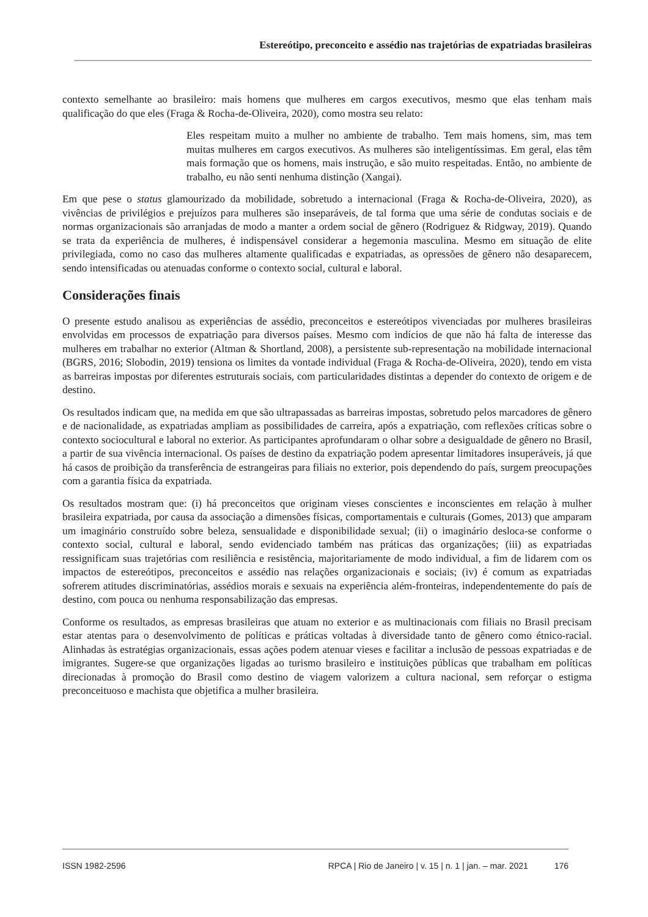Estereótipo, preconceito e assédio nas trajetórias de expatriadas brasileiras
contexto semelhante ao brasileiro: mais homens que mulheres em cargos executivos, mesmo que elas tenham mais qualificação do que eles (Fraga & Rocha-de-Oliveira, 2020), como mostra seu relato:
Eles respeitam muito a mulher no ambiente de trabalho. Tem mais homens, sim, mas tem muitas mulheres em cargos executivos. As mulheres são inteligentíssimas. Em geral, elas têm mais formação que os homens, mais instrução, e são muito respeitadas. Então, no ambiente de trabalho, eu não senti nenhuma distinção (Xangai).
Em que pese o status glamourizado da mobilidade, sobretudo a internacional (Fraga & Rocha-de-Oliveira, 2020), as vivências de privilégios e prejuízos para mulheres são inseparáveis, de tal forma que uma série de condutas sociais e de normas organizacionais são arranjadas de modo a manter a ordem social de gênero (Rodriguez & Ridgway, 2019). Quando se trata da experiência de mulheres, é indispensável considerar a hegemonia masculina. Mesmo em situação de elite privilegiada, como no caso das mulheres altamente qualificadas e expatriadas, as opressões de gênero não desaparecem, sendo intensificadas ou atenuadas conforme o contexto social, cultural e laboral.
Considerações finais
O presente estudo analisou as experiências de assédio, preconceitos e estereótipos vivenciadas por mulheres brasileiras envolvidas em processos de expatriação para diversos países. Mesmo com indícios de que não há falta de interesse das mulheres em trabalhar no exterior (Altman & Shortland, 2008), a persistente sub-representação na mobilidade internacional (BGRS, 2016; Slobodin, 2019) tensiona os limites da vontade individual (Fraga & Rocha-de-Oliveira, 2020), tendo em vista as barreiras impostas por diferentes estruturais sociais, com particularidades distintas a depender do contexto de origem e de destino.
Os resultados indicam que, na medida em que são ultrapassadas as barreiras impostas, sobretudo pelos marcadores de gênero e de nacionalidade, as expatriadas ampliam as possibilidades de carreira, após a expatriação, com reflexões críticas sobre o contexto sociocultural e laboral no exterior. As participantes aprofundaram o olhar sobre a desigualdade de gênero no Brasil, a partir de sua vivência internacional. Os países de destino da expatriação podem apresentar limitadores insuperáveis, já que há casos de proibição da transferência de estrangeiras para filiais no exterior, pois dependendo do país, surgem preocupações com a garantia física da expatriada.
Os resultados mostram que: (i) há preconceitos que originam vieses conscientes e inconscientes em relação à mulher brasileira expatriada, por causa da associação a dimensões físicas, comportamentais e culturais (Gomes, 2013) que amparam um imaginário construído sobre beleza, sensualidade e disponibilidade sexual; (ii) o imaginário desloca-se conforme o contexto social, cultural e laboral, sendo evidenciado também nas práticas das organizações; (iii) as expatriadas ressignificam suas trajetórias com resiliência e resistência, majoritariamente de modo individual, a fim de lidarem com os impactos de estereótipos, preconceitos e assédio nas relações organizacionais e sociais; (iv) é comum as expatriadas sofrerem atitudes discriminatórias, assédios morais e sexuais na experiência além-fronteiras, independentemente do país de destino, com pouca ou nenhuma responsabilização das empresas.
Conforme os resultados, as empresas brasileiras que atuam no exterior e as multinacionais com filiais no Brasil precisam estar atentas para o desenvolvimento de políticas e práticas voltadas à diversidade tanto de gênero como étnico-racial. Alinhadas às estratégias organizacionais, essas ações podem atenuar vieses e facilitar a inclusão de pessoas expatriadas e de imigrantes. Sugere-se que organizações ligadas ao turismo brasileiro e instituições públicas que trabalham em políticas direcionadas à promoção do Brasil como destino de viagem valorizem a cultura nacional, sem reforçar o estigma preconceituoso e machista que objetifica a mulher brasileira.
ISSN 1982-2596 RPCA | Rio de Janeiro | v. 15 | n. 1 | jan. – mar. 2021 176